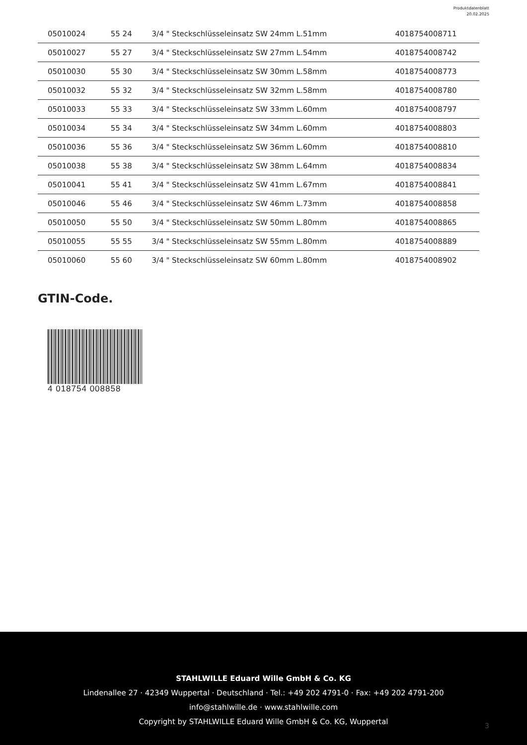Produktdatenblatt
20.02.2025
| 05010024 | 55 24 | 3/4 " Steckschlüsseleinsatz SW 24mm L.51mm | 4018754008711 |
| 05010027 | 55 27 | 3/4 " Steckschlüsseleinsatz SW 27mm L.54mm | 4018754008742 |
| 05010030 | 55 30 | 3/4 " Steckschlüsseleinsatz SW 30mm L.58mm | 4018754008773 |
| 05010032 | 55 32 | 3/4 " Steckschlüsseleinsatz SW 32mm L.58mm | 4018754008780 |
| 05010033 | 55 33 | 3/4 " Steckschlüsseleinsatz SW 33mm L.60mm | 4018754008797 |
| 05010034 | 55 34 | 3/4 " Steckschlüsseleinsatz SW 34mm L.60mm | 4018754008803 |
| 05010036 | 55 36 | 3/4 " Steckschlüsseleinsatz SW 36mm L.60mm | 4018754008810 |
| 05010038 | 55 38 | 3/4 " Steckschlüsseleinsatz SW 38mm L.64mm | 4018754008834 |
| 05010041 | 55 41 | 3/4 " Steckschlüsseleinsatz SW 41mm L.67mm | 4018754008841 |
| 05010046 | 55 46 | 3/4 " Steckschlüsseleinsatz SW 46mm L.73mm | 4018754008858 |
| 05010050 | 55 50 | 3/4 " Steckschlüsseleinsatz SW 50mm L.80mm | 4018754008865 |
| 05010055 | 55 55 | 3/4 " Steckschlüsseleinsatz SW 55mm L.80mm | 4018754008889 |
| 05010060 | 55 60 | 3/4 " Steckschlüsseleinsatz SW 60mm L.80mm | 4018754008902 |
GTIN-Code.
4 018754 008858
STAHLWILLE Eduard Wille GmbH & Co. KG
Lindenallee 27 · 42349 Wuppertal · Deutschland · Tel.: +49 202 4791-0 · Fax: +49 202 4791-200
info@stahlwille.de · www.stahlwille.com
Copyright by STAHLWILLE Eduard Wille GmbH & Co. KG, Wuppertal
3